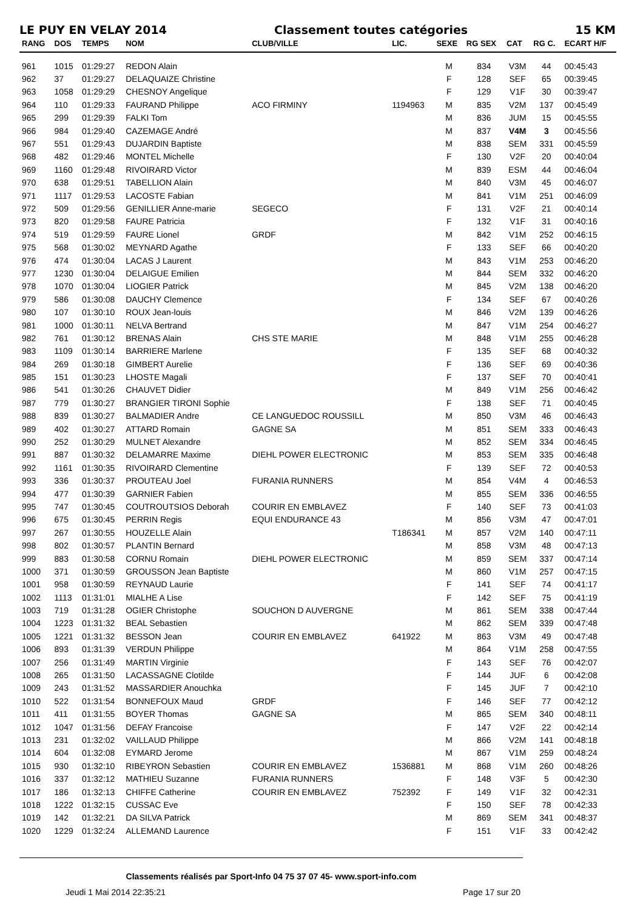LE PUY EN VELAY 2014 Classement toutes catégories 15 KM
| RANG | DOS | TEMPS | NOM | CLUB/VILLE | LIC. | SEXE | RG SEX | CAT | RG C. | ECART H/F |
| --- | --- | --- | --- | --- | --- | --- | --- | --- | --- | --- |
| 961 | 1015 | 01:29:27 | REDON Alain | | | M | 834 | V3M | 44 | 00:45:43 |
| 962 | 37 | 01:29:27 | DELAQUAIZE Christine | | | F | 128 | SEF | 65 | 00:39:45 |
| 963 | 1058 | 01:29:29 | CHESNOY Angelique | | | F | 129 | V1F | 30 | 00:39:47 |
| 964 | 110 | 01:29:33 | FAURAND Philippe | ACO FIRMINY | 1194963 | M | 835 | V2M | 137 | 00:45:49 |
| 965 | 299 | 01:29:39 | FALKI Tom | | | M | 836 | JUM | 15 | 00:45:55 |
| 966 | 984 | 01:29:40 | CAZEMAGE André | | | M | 837 | V4M | 3 | 00:45:56 |
| 967 | 551 | 01:29:43 | DUJARDIN Baptiste | | | M | 838 | SEM | 331 | 00:45:59 |
| 968 | 482 | 01:29:46 | MONTEL Michelle | | | F | 130 | V2F | 20 | 00:40:04 |
| 969 | 1160 | 01:29:48 | RIVOIRARD Victor | | | M | 839 | ESM | 44 | 00:46:04 |
| 970 | 638 | 01:29:51 | TABELLION Alain | | | M | 840 | V3M | 45 | 00:46:07 |
| 971 | 1117 | 01:29:53 | LACOSTE Fabian | | | M | 841 | V1M | 251 | 00:46:09 |
| 972 | 509 | 01:29:56 | GENILLIER Anne-marie | SEGECO | | F | 131 | V2F | 21 | 00:40:14 |
| 973 | 820 | 01:29:58 | FAURE Patricia | | | F | 132 | V1F | 31 | 00:40:16 |
| 974 | 519 | 01:29:59 | FAURE Lionel | GRDF | | M | 842 | V1M | 252 | 00:46:15 |
| 975 | 568 | 01:30:02 | MEYNARD Agathe | | | F | 133 | SEF | 66 | 00:40:20 |
| 976 | 474 | 01:30:04 | LACAS J Laurent | | | M | 843 | V1M | 253 | 00:46:20 |
| 977 | 1230 | 01:30:04 | DELAIGUE Emilien | | | M | 844 | SEM | 332 | 00:46:20 |
| 978 | 1070 | 01:30:04 | LIOGIER Patrick | | | M | 845 | V2M | 138 | 00:46:20 |
| 979 | 586 | 01:30:08 | DAUCHY Clemence | | | F | 134 | SEF | 67 | 00:40:26 |
| 980 | 107 | 01:30:10 | ROUX Jean-louis | | | M | 846 | V2M | 139 | 00:46:26 |
| 981 | 1000 | 01:30:11 | NELVA Bertrand | | | M | 847 | V1M | 254 | 00:46:27 |
| 982 | 761 | 01:30:12 | BRENAS Alain | CHS STE MARIE | | M | 848 | V1M | 255 | 00:46:28 |
| 983 | 1109 | 01:30:14 | BARRIERE Marlene | | | F | 135 | SEF | 68 | 00:40:32 |
| 984 | 269 | 01:30:18 | GIMBERT Aurelie | | | F | 136 | SEF | 69 | 00:40:36 |
| 985 | 151 | 01:30:23 | LHOSTE Magali | | | F | 137 | SEF | 70 | 00:40:41 |
| 986 | 541 | 01:30:26 | CHAUVET Didier | | | M | 849 | V1M | 256 | 00:46:42 |
| 987 | 779 | 01:30:27 | BRANGIER TIRONI Sophie | | | F | 138 | SEF | 71 | 00:40:45 |
| 988 | 839 | 01:30:27 | BALMADIER Andre | CE LANGUEDOC ROUSSILL | | M | 850 | V3M | 46 | 00:46:43 |
| 989 | 402 | 01:30:27 | ATTARD Romain | GAGNE SA | | M | 851 | SEM | 333 | 00:46:43 |
| 990 | 252 | 01:30:29 | MULNET Alexandre | | | M | 852 | SEM | 334 | 00:46:45 |
| 991 | 887 | 01:30:32 | DELAMARRE Maxime | DIEHL POWER ELECTRONIC | | M | 853 | SEM | 335 | 00:46:48 |
| 992 | 1161 | 01:30:35 | RIVOIRARD Clementine | | | F | 139 | SEF | 72 | 00:40:53 |
| 993 | 336 | 01:30:37 | PROUTEAU Joel | FURANIA RUNNERS | | M | 854 | V4M | 4 | 00:46:53 |
| 994 | 477 | 01:30:39 | GARNIER Fabien | | | M | 855 | SEM | 336 | 00:46:55 |
| 995 | 747 | 01:30:45 | COUTROUTSIOS Deborah | COURIR EN EMBLAVEZ | | F | 140 | SEF | 73 | 00:41:03 |
| 996 | 675 | 01:30:45 | PERRIN Regis | EQUI ENDURANCE 43 | | M | 856 | V3M | 47 | 00:47:01 |
| 997 | 267 | 01:30:55 | HOUZELLE Alain | | T186341 | M | 857 | V2M | 140 | 00:47:11 |
| 998 | 802 | 01:30:57 | PLANTIN Bernard | | | M | 858 | V3M | 48 | 00:47:13 |
| 999 | 883 | 01:30:58 | CORNU Romain | DIEHL POWER ELECTRONIC | | M | 859 | SEM | 337 | 00:47:14 |
| 1000 | 371 | 01:30:59 | GROUSSON Jean Baptiste | | | M | 860 | V1M | 257 | 00:47:15 |
| 1001 | 958 | 01:30:59 | REYNAUD Laurie | | | F | 141 | SEF | 74 | 00:41:17 |
| 1002 | 1113 | 01:31:01 | MIALHE A Lise | | | F | 142 | SEF | 75 | 00:41:19 |
| 1003 | 719 | 01:31:28 | OGIER Christophe | SOUCHON D AUVERGNE | | M | 861 | SEM | 338 | 00:47:44 |
| 1004 | 1223 | 01:31:32 | BEAL Sebastien | | | M | 862 | SEM | 339 | 00:47:48 |
| 1005 | 1221 | 01:31:32 | BESSON Jean | COURIR EN EMBLAVEZ | 641922 | M | 863 | V3M | 49 | 00:47:48 |
| 1006 | 893 | 01:31:39 | VERDUN Philippe | | | M | 864 | V1M | 258 | 00:47:55 |
| 1007 | 256 | 01:31:49 | MARTIN Virginie | | | F | 143 | SEF | 76 | 00:42:07 |
| 1008 | 265 | 01:31:50 | LACASSAGNE Clotilde | | | F | 144 | JUF | 6 | 00:42:08 |
| 1009 | 243 | 01:31:52 | MASSARDIER Anouchka | | | F | 145 | JUF | 7 | 00:42:10 |
| 1010 | 522 | 01:31:54 | BONNEFOUX Maud | GRDF | | F | 146 | SEF | 77 | 00:42:12 |
| 1011 | 411 | 01:31:55 | BOYER Thomas | GAGNE SA | | M | 865 | SEM | 340 | 00:48:11 |
| 1012 | 1047 | 01:31:56 | DEFAY Francoise | | | F | 147 | V2F | 22 | 00:42:14 |
| 1013 | 231 | 01:32:02 | VAILLAUD Philippe | | | M | 866 | V2M | 141 | 00:48:18 |
| 1014 | 604 | 01:32:08 | EYMARD Jerome | | | M | 867 | V1M | 259 | 00:48:24 |
| 1015 | 930 | 01:32:10 | RIBEYRON Sebastien | COURIR EN EMBLAVEZ | 1536881 | M | 868 | V1M | 260 | 00:48:26 |
| 1016 | 337 | 01:32:12 | MATHIEU Suzanne | FURANIA RUNNERS | | F | 148 | V3F | 5 | 00:42:30 |
| 1017 | 186 | 01:32:13 | CHIFFE Catherine | COURIR EN EMBLAVEZ | 752392 | F | 149 | V1F | 32 | 00:42:31 |
| 1018 | 1222 | 01:32:15 | CUSSAC Eve | | | F | 150 | SEF | 78 | 00:42:33 |
| 1019 | 142 | 01:32:21 | DA SILVA Patrick | | | M | 869 | SEM | 341 | 00:48:37 |
| 1020 | 1229 | 01:32:24 | ALLEMAND Laurence | | | F | 151 | V1F | 33 | 00:42:42 |
Classements réalisés par Sport-Info 04 75 37 07 45- www.sport-info.com
Jeudi 1 Mai 2014 22:35:21 Page 17 sur 20